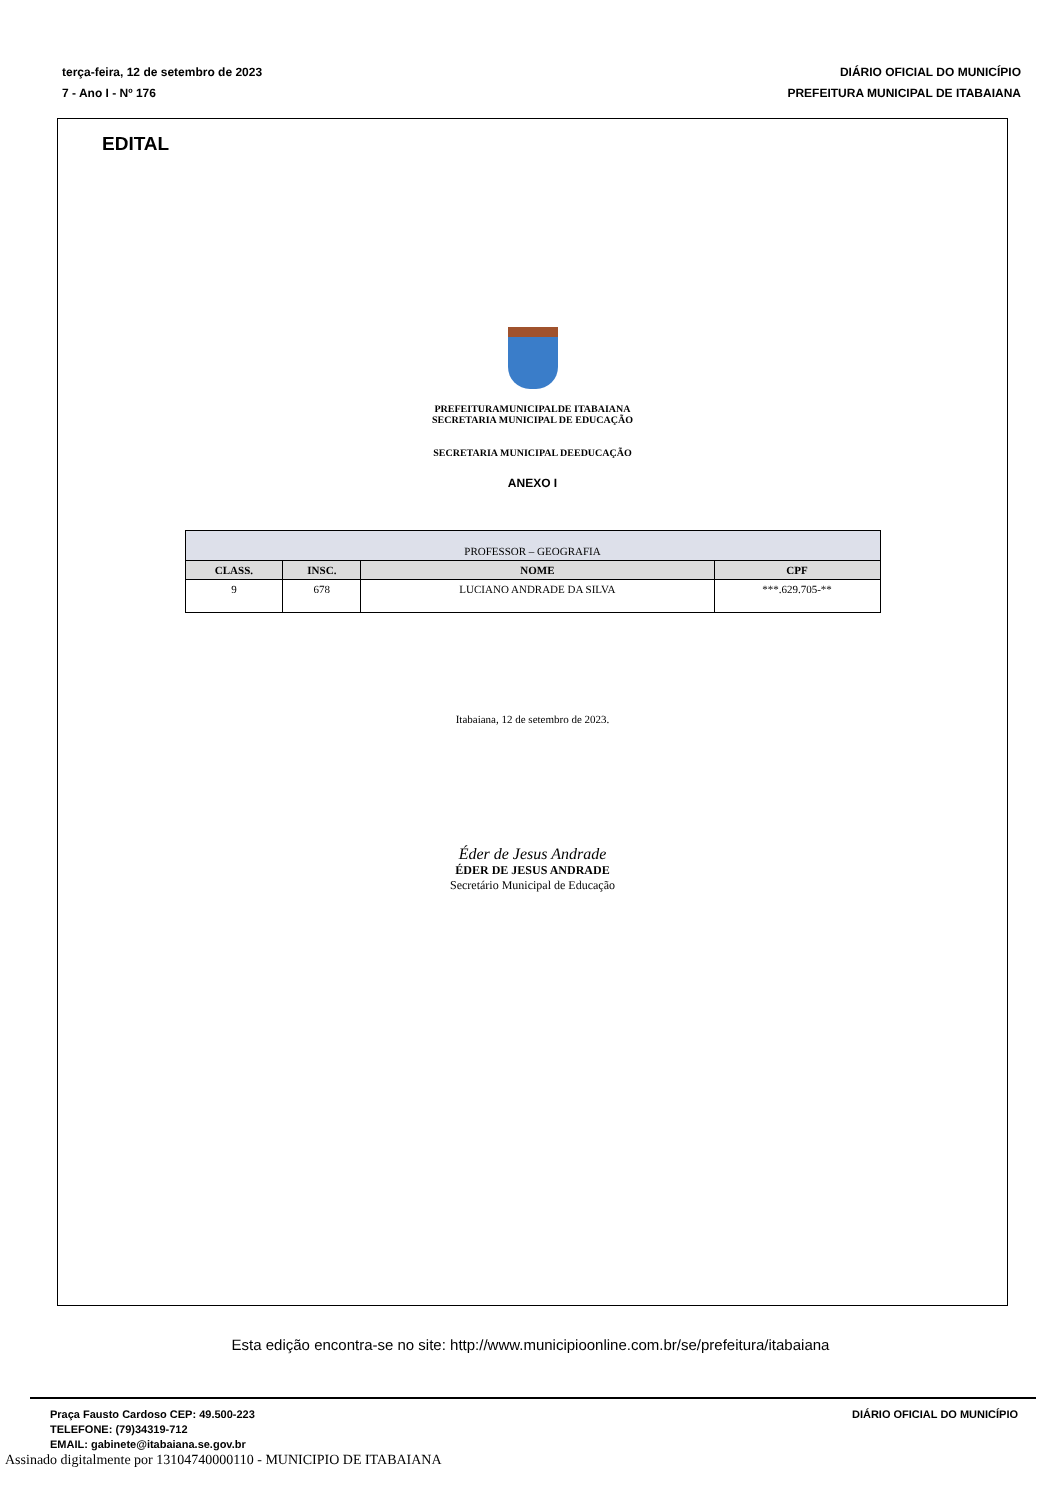terça-feira, 12 de setembro de 2023
7 - Ano I - Nº 176
DIÁRIO OFICIAL DO MUNICÍPIO
PREFEITURA MUNICIPAL DE ITABAIANA
EDITAL
PREFEITURAMUNICIPALDE ITABAIANA
SECRETARIA MUNICIPAL DE EDUCAÇÃO
SECRETARIA MUNICIPAL DEEDUCAÇÃO
ANEXO I
| PROFESSOR – GEOGRAFIA | | | |
| CLASS. | INSC. | NOME | CPF |
| 9 | 678 | LUCIANO ANDRADE DA SILVA | ***.629.705-** |
Itabaiana, 12 de setembro de 2023.
Éder de Jesus Andrade
ÉDER DE JESUS ANDRADE
Secretário Municipal de Educação
Esta edição encontra-se no site: http://www.municipioonline.com.br/se/prefeitura/itabaiana
Praça Fausto Cardoso CEP: 49.500-223
TELEFONE: (79)34319-712
EMAIL: gabinete@itabaiana.se.gov.br
DIÁRIO OFICIAL DO MUNICÍPIO
Assinado digitalmente por 13104740000110 - MUNICIPIO DE ITABAIANA